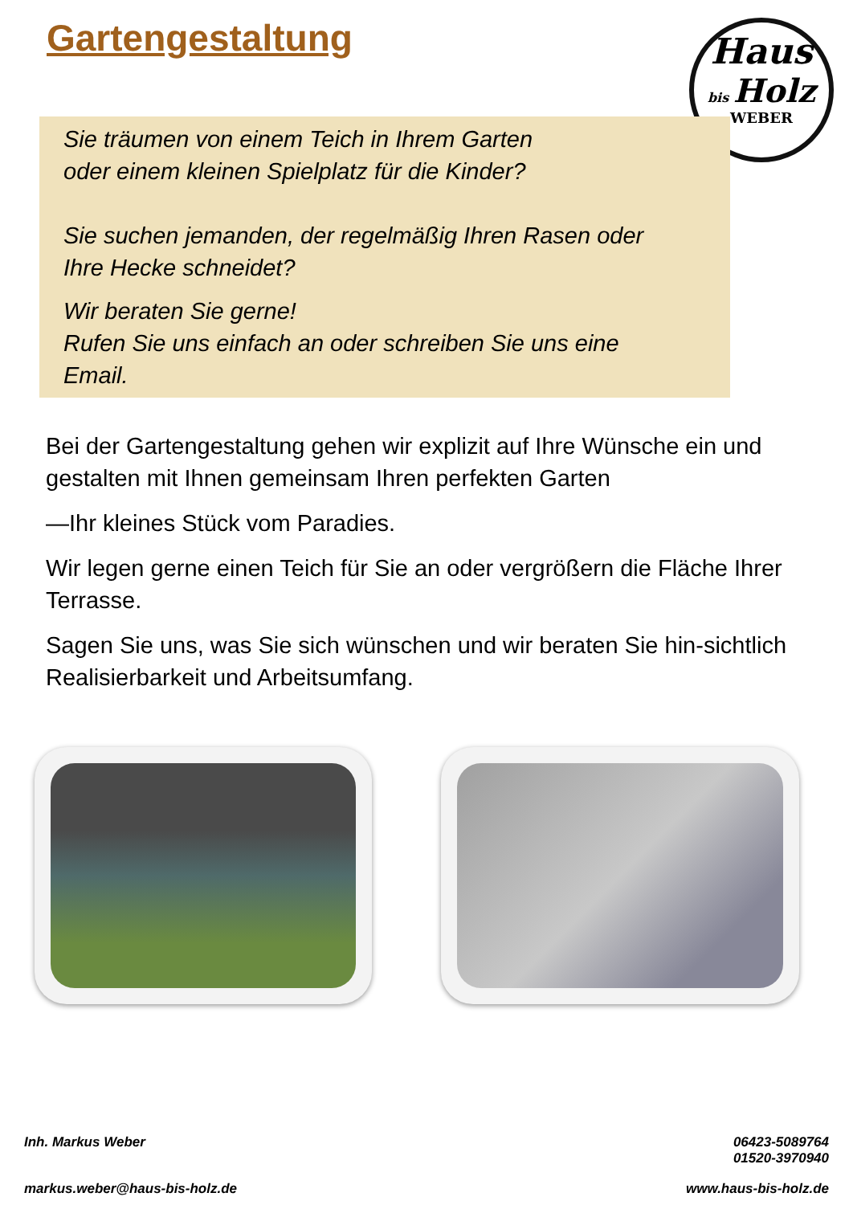Gartengestaltung
Haus
bis Holz
WEBER
Sie träumen von einem Teich in Ihrem Garten
oder einem kleinen Spielplatz für die Kinder?
Sie suchen jemanden, der regelmäßig Ihren Rasen oder
Ihre Hecke schneidet?
Wir beraten Sie gerne!
Rufen Sie uns einfach an oder schreiben Sie uns eine
Email.
Bei der Gartengestaltung gehen wir explizit auf Ihre Wünsche ein und gestalten mit Ihnen gemeinsam Ihren perfekten Garten
—Ihr kleines Stück vom Paradies.
Wir legen gerne einen Teich für Sie an oder vergrößern die Fläche Ihrer Terrasse.
Sagen Sie uns, was Sie sich wünschen und wir beraten Sie hin-sichtlich Realisierbarkeit und Arbeitsumfang.
Inh. Markus Weber
06423-5089764
01520-3970940
markus.weber@haus-bis-holz.de www.haus-bis-holz.de